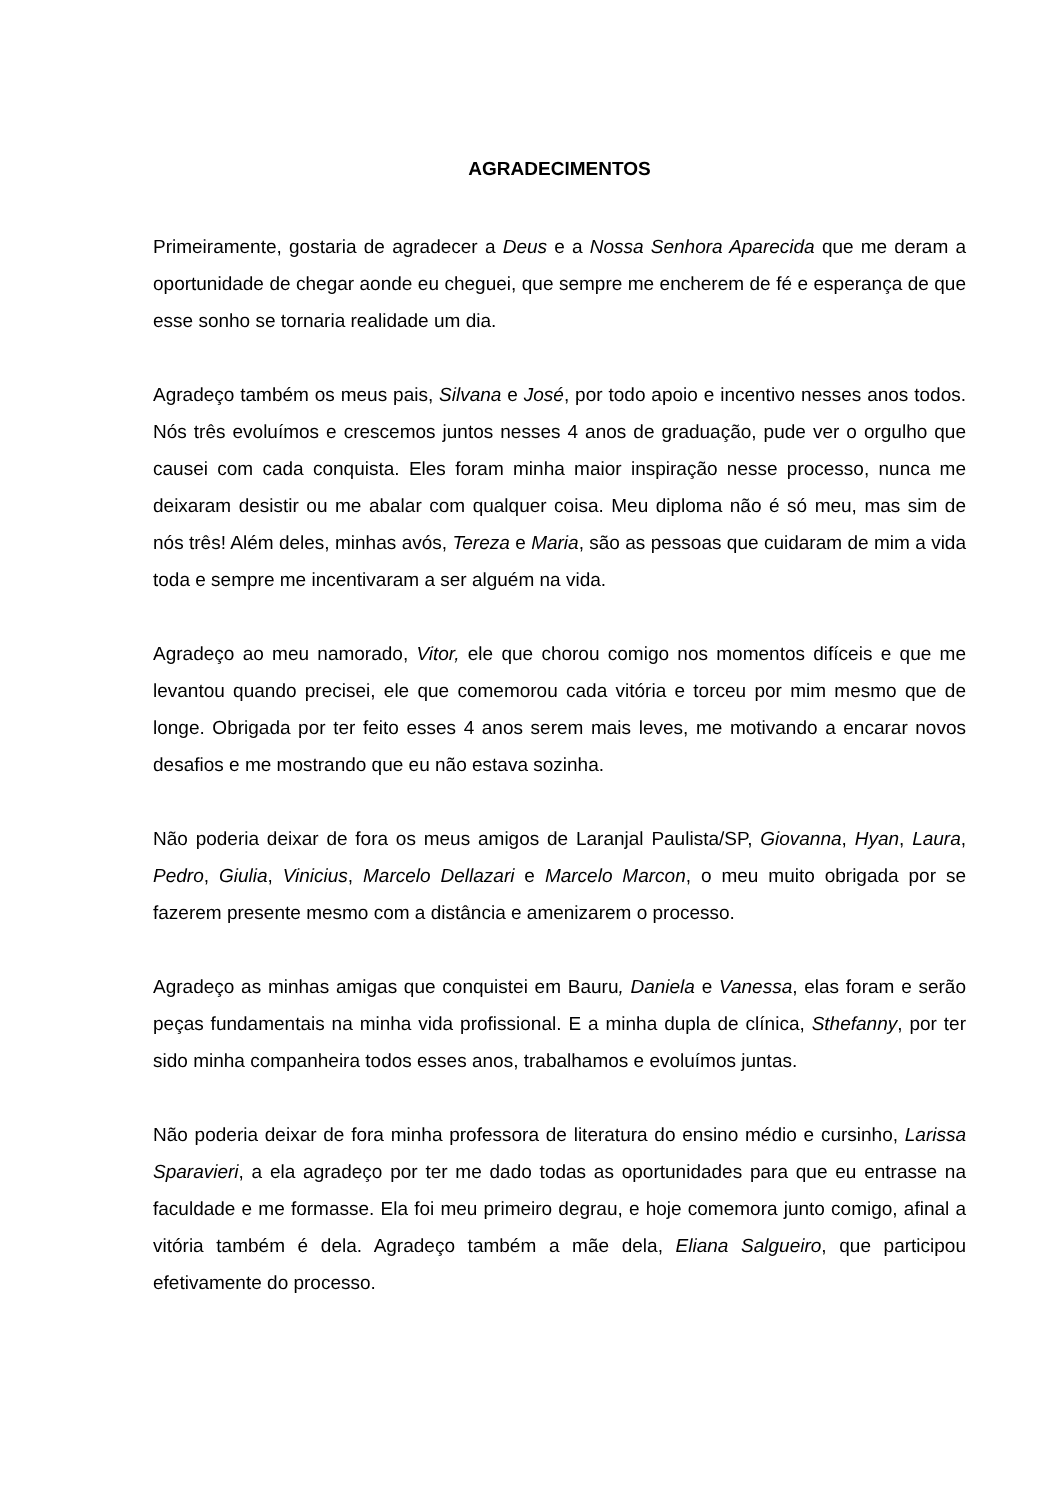AGRADECIMENTOS
Primeiramente, gostaria de agradecer a Deus e a Nossa Senhora Aparecida que me deram a oportunidade de chegar aonde eu cheguei, que sempre me encherem de fé e esperança de que esse sonho se tornaria realidade um dia.
Agradeço também os meus pais, Silvana e José, por todo apoio e incentivo nesses anos todos. Nós três evoluímos e crescemos juntos nesses 4 anos de graduação, pude ver o orgulho que causei com cada conquista. Eles foram minha maior inspiração nesse processo, nunca me deixaram desistir ou me abalar com qualquer coisa. Meu diploma não é só meu, mas sim de nós três! Além deles, minhas avós, Tereza e Maria, são as pessoas que cuidaram de mim a vida toda e sempre me incentivaram a ser alguém na vida.
Agradeço ao meu namorado, Vitor, ele que chorou comigo nos momentos difíceis e que me levantou quando precisei, ele que comemorou cada vitória e torceu por mim mesmo que de longe. Obrigada por ter feito esses 4 anos serem mais leves, me motivando a encarar novos desafios e me mostrando que eu não estava sozinha.
Não poderia deixar de fora os meus amigos de Laranjal Paulista/SP, Giovanna, Hyan, Laura, Pedro, Giulia, Vinicius, Marcelo Dellazari e Marcelo Marcon, o meu muito obrigada por se fazerem presente mesmo com a distância e amenizarem o processo.
Agradeço as minhas amigas que conquistei em Bauru, Daniela e Vanessa, elas foram e serão peças fundamentais na minha vida profissional. E a minha dupla de clínica, Sthefanny, por ter sido minha companheira todos esses anos, trabalhamos e evoluímos juntas.
Não poderia deixar de fora minha professora de literatura do ensino médio e cursinho, Larissa Sparavieri, a ela agradeço por ter me dado todas as oportunidades para que eu entrasse na faculdade e me formasse. Ela foi meu primeiro degrau, e hoje comemora junto comigo, afinal a vitória também é dela. Agradeço também a mãe dela, Eliana Salgueiro, que participou efetivamente do processo.